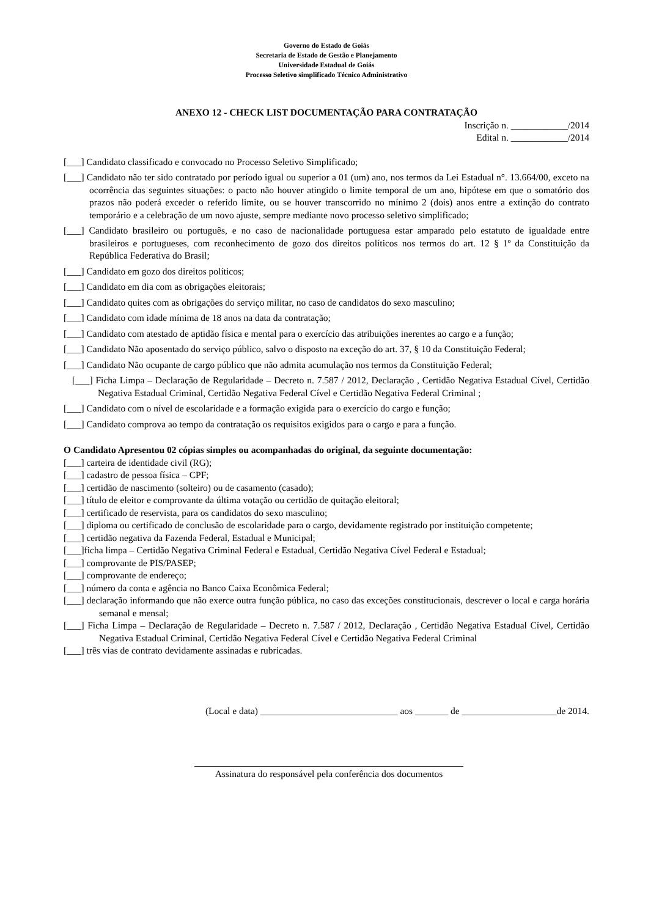Governo do Estado de Goiás
Secretaria de Estado de Gestão e Planejamento
Universidade Estadual de Goiás
Processo Seletivo simplificado Técnico Administrativo
ANEXO 12 - CHECK LIST DOCUMENTAÇÃO PARA CONTRATAÇÃO
Inscrição n. ____________/2014
Edital n. ____________/2014
[___] Candidato classificado e convocado no Processo Seletivo Simplificado;
[___] Candidato não ter sido contratado por período igual ou superior a 01 (um) ano, nos termos da Lei Estadual n°. 13.664/00, exceto na ocorrência das seguintes situações: o pacto não houver atingido o limite temporal de um ano, hipótese em que o somatório dos prazos não poderá exceder o referido limite, ou se houver transcorrido no mínimo 2 (dois) anos entre a extinção do contrato temporário e a celebração de um novo ajuste, sempre mediante novo processo seletivo simplificado;
[___] Candidato brasileiro ou português, e no caso de nacionalidade portuguesa estar amparado pelo estatuto de igualdade entre brasileiros e portugueses, com reconhecimento de gozo dos direitos políticos nos termos do art. 12 § 1º da Constituição da República Federativa do Brasil;
[___] Candidato em gozo dos direitos políticos;
[___] Candidato em dia com as obrigações eleitorais;
[___] Candidato quites com as obrigações do serviço militar, no caso de candidatos do sexo masculino;
[___] Candidato com idade mínima de 18 anos na data da contratação;
[___] Candidato com atestado de aptidão física e mental para o exercício das atribuições inerentes ao cargo e a função;
[___] Candidato Não aposentado do serviço público, salvo o disposto na exceção do art. 37, § 10 da Constituição Federal;
[___] Candidato Não ocupante de cargo público que não admita acumulação nos termos da Constituição Federal;
[___] Ficha Limpa – Declaração de Regularidade – Decreto n. 7.587 / 2012, Declaração , Certidão Negativa Estadual Cível, Certidão Negativa Estadual Criminal, Certidão Negativa Federal Cível e Certidão Negativa Federal Criminal ;
[___] Candidato com o nível de escolaridade e a formação exigida para o exercício do cargo e função;
[___] Candidato comprova ao tempo da contratação os requisitos exigidos para o cargo e para a função.
O Candidato Apresentou 02 cópias simples ou acompanhadas do original, da seguinte documentação:
[___] carteira de identidade civil (RG);
[___] cadastro de pessoa física – CPF;
[___] certidão de nascimento (solteiro) ou de casamento (casado);
[___] título de eleitor e comprovante da última votação ou certidão de quitação eleitoral;
[___] certificado de reservista, para os candidatos do sexo masculino;
[___] diploma ou certificado de conclusão de escolaridade para o cargo, devidamente registrado por instituição competente;
[___] certidão negativa da Fazenda Federal, Estadual e Municipal;
[___]ficha limpa – Certidão Negativa Criminal Federal e Estadual, Certidão Negativa Cível Federal e Estadual;
[___] comprovante de PIS/PASEP;
[___] comprovante de endereço;
[___] número da conta e agência no Banco Caixa Econômica Federal;
[___] declaração informando que não exerce outra função pública, no caso das exceções constitucionais, descrever o local e carga horária semanal e mensal;
[___] Ficha Limpa – Declaração de Regularidade – Decreto n. 7.587 / 2012, Declaração , Certidão Negativa Estadual Cível, Certidão Negativa Estadual Criminal, Certidão Negativa Federal Cível e Certidão Negativa Federal Criminal
[___] três vias de contrato devidamente assinadas e rubricadas.
(Local e data) _____________________________ aos _______ de ____________________de 2014.
Assinatura do responsável pela conferência dos documentos